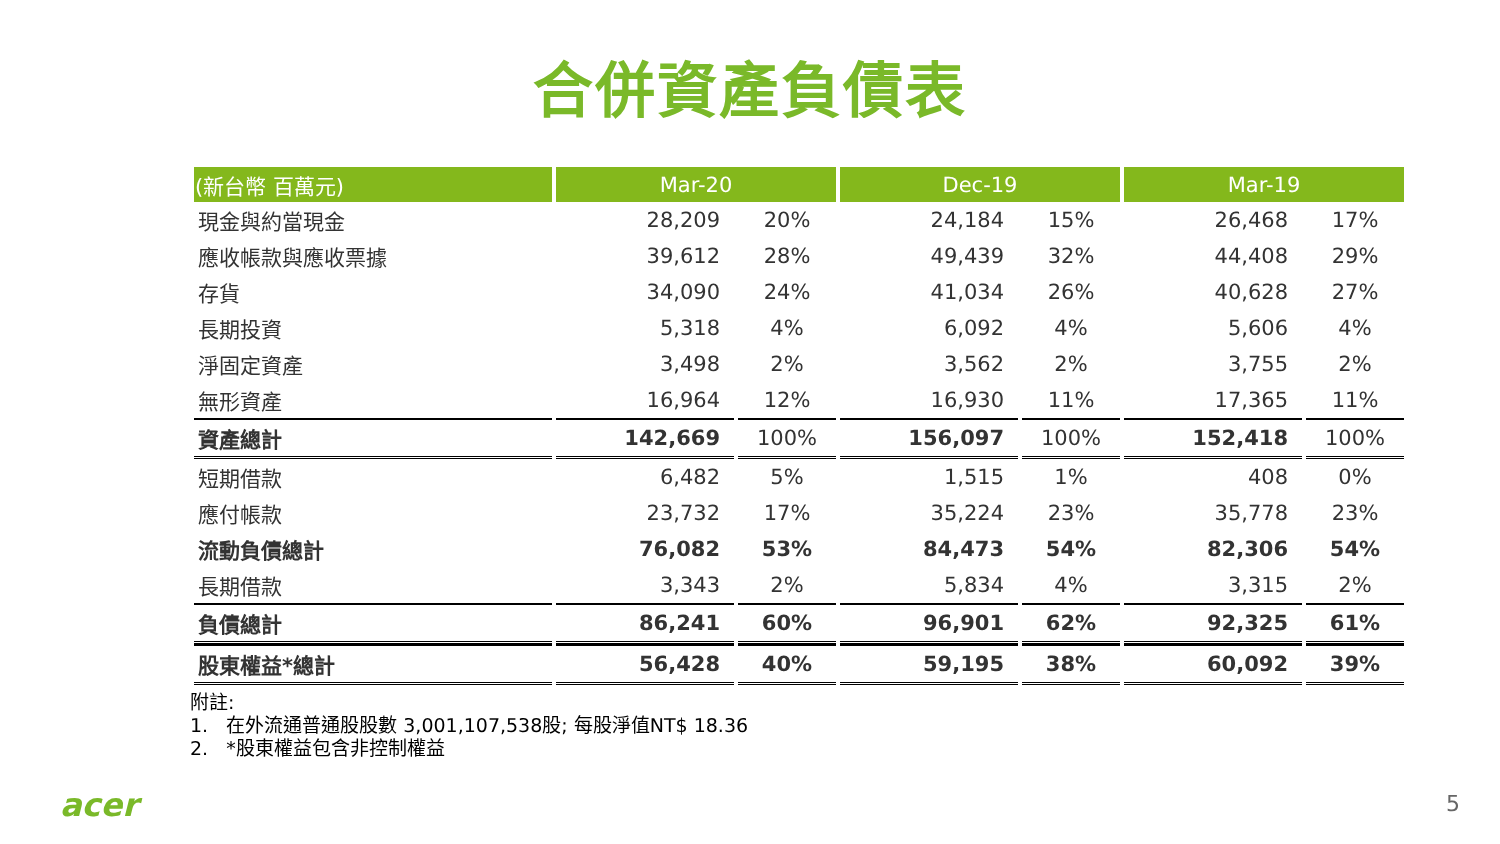合併資產負債表
| (新台幣 百萬元) | Mar-20 | | Dec-19 | | Mar-19 | |
| --- | --- | --- | --- | --- | --- | --- |
| 現金與約當現金 | 28,209 | 20% | 24,184 | 15% | 26,468 | 17% |
| 應收帳款與應收票據 | 39,612 | 28% | 49,439 | 32% | 44,408 | 29% |
| 存貨 | 34,090 | 24% | 41,034 | 26% | 40,628 | 27% |
| 長期投資 | 5,318 | 4% | 6,092 | 4% | 5,606 | 4% |
| 淨固定資產 | 3,498 | 2% | 3,562 | 2% | 3,755 | 2% |
| 無形資產 | 16,964 | 12% | 16,930 | 11% | 17,365 | 11% |
| 資產總計 | 142,669 | 100% | 156,097 | 100% | 152,418 | 100% |
| 短期借款 | 6,482 | 5% | 1,515 | 1% | 408 | 0% |
| 應付帳款 | 23,732 | 17% | 35,224 | 23% | 35,778 | 23% |
| 流動負債總計 | 76,082 | 53% | 84,473 | 54% | 82,306 | 54% |
| 長期借款 | 3,343 | 2% | 5,834 | 4% | 3,315 | 2% |
| 負債總計 | 86,241 | 60% | 96,901 | 62% | 92,325 | 61% |
| 股東權益*總計 | 56,428 | 40% | 59,195 | 38% | 60,092 | 39% |
附註:
1. 在外流通普通股股數 3,001,107,538股; 每股淨值NT$ 18.36
2. *股東權益包含非控制權益
acer 5